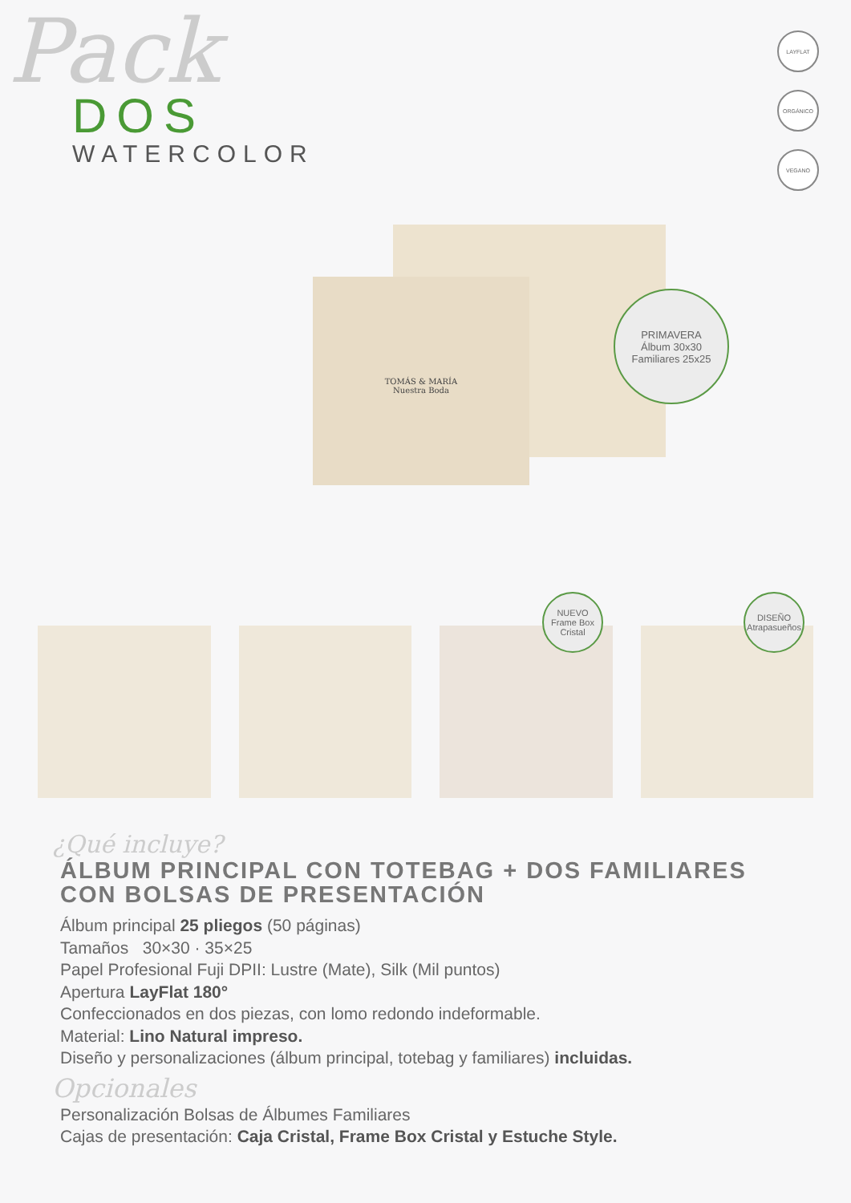Pack
DOS
WATERCOLOR
LAYFLAT
ORGÁNICO
VEGANO
TOMÁS & MARÍA
Nuestra Boda
PRIMAVERA
Álbum 30x30
Familiares 25x25
NUEVO
Frame Box
Cristal
DISEÑO
Atrapasueños
¿Qué incluye?
ÁLBUM PRINCIPAL CON TOTEBAG + DOS FAMILIARES CON BOLSAS DE PRESENTACIÓN
Álbum principal 25 pliegos (50 páginas)
Tamaños 30×30 · 35×25
Papel Profesional Fuji DPII: Lustre (Mate), Silk (Mil puntos)
Apertura LayFlat 180°
Confeccionados en dos piezas, con lomo redondo indeformable.
Material: Lino Natural impreso.
Diseño y personalizaciones (álbum principal, totebag y familiares) incluidas.
Opcionales
Personalización Bolsas de Álbumes Familiares
Cajas de presentación: Caja Cristal, Frame Box Cristal y Estuche Style.